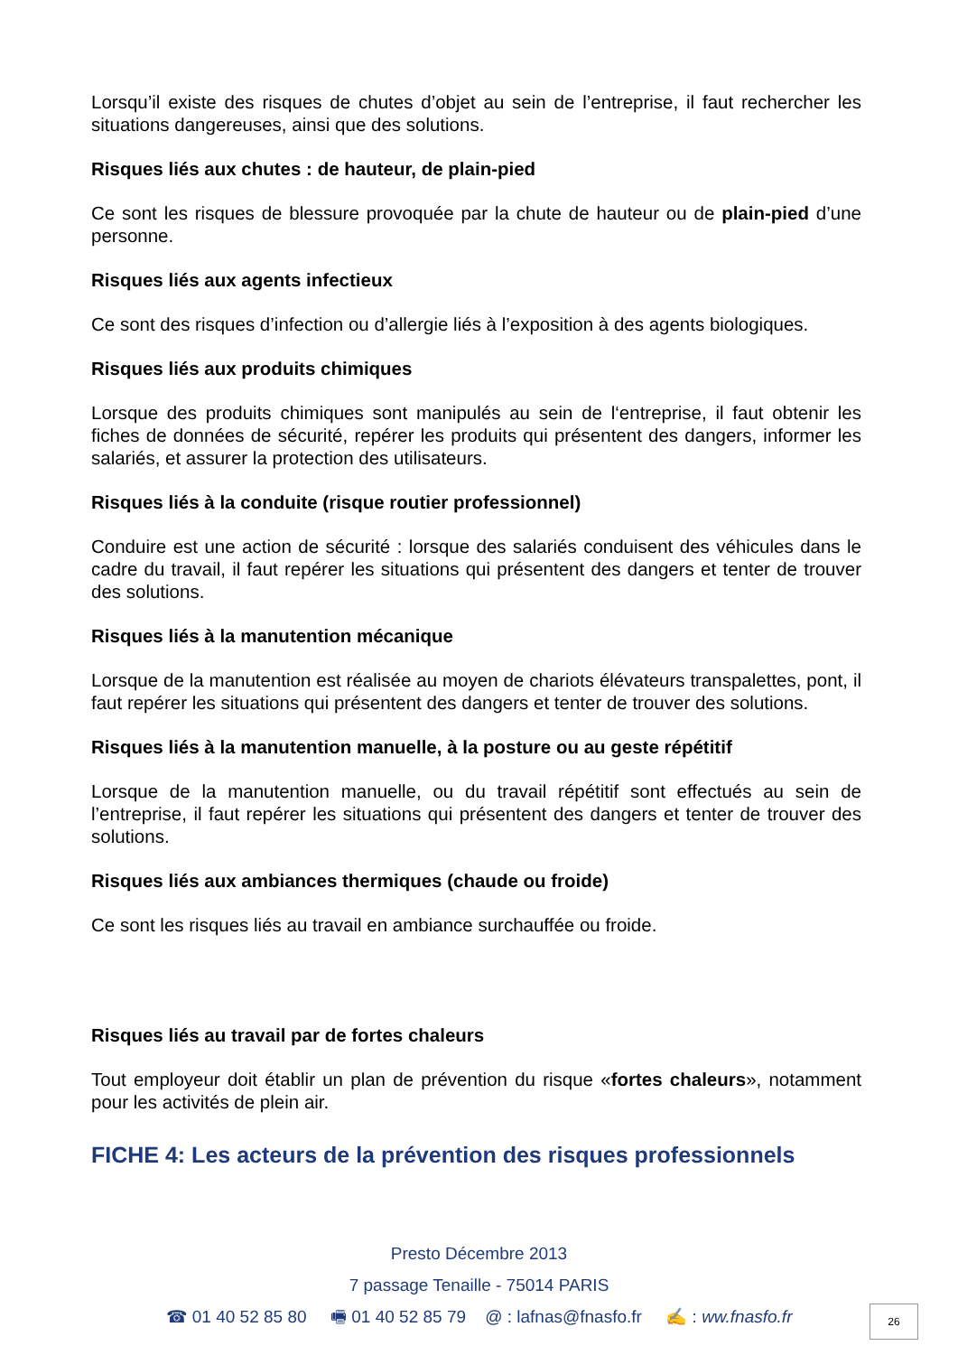Lorsqu’il existe des risques de chutes d’objet au sein de l’entreprise, il faut rechercher les situations dangereuses, ainsi que des solutions.
Risques liés aux chutes : de hauteur, de plain-pied
Ce sont les risques de blessure provoquée par la chute de hauteur ou de plain-pied d’une personne.
Risques liés aux agents infectieux
Ce sont des risques d’infection ou d’allergie liés à l’exposition à des agents biologiques.
Risques liés aux produits chimiques
Lorsque des produits chimiques sont manipulés au sein de l‘entreprise, il faut obtenir les fiches de données de sécurité, repérer les produits qui présentent des dangers, informer les salariés, et assurer la protection des utilisateurs.
Risques liés à la conduite (risque routier professionnel)
Conduire est une action de sécurité : lorsque des salariés conduisent des véhicules dans le cadre du travail, il faut repérer les situations qui présentent des dangers et tenter de trouver des solutions.
Risques liés à la manutention mécanique
Lorsque de la manutention est réalisée au moyen de chariots élévateurs transpalettes, pont, il faut repérer les situations qui présentent des dangers et tenter de trouver des solutions.
Risques liés à la manutention manuelle, à la posture ou au geste répétitif
Lorsque de la manutention manuelle, ou du travail répétitif sont effectués au sein de l’entreprise, il faut repérer les situations qui présentent des dangers et tenter de trouver des solutions.
Risques liés aux ambiances thermiques (chaude ou froide)
Ce sont les risques liés au travail en ambiance surchauffée ou froide.
Risques liés au travail par de fortes chaleurs
Tout employeur doit établir un plan de prévention du risque «fortes chaleurs», notamment pour les activités de plein air.
FICHE 4: Les acteurs de la prévention des risques professionnels
Presto Décembre 2013
7 passage Tenaille - 75014 PARIS
☎ 01 40 52 85 80 🖷 01 40 52 85 79 @ : lafnas@fnasfo.fr ✍ : ww.fnasfo.fr
26